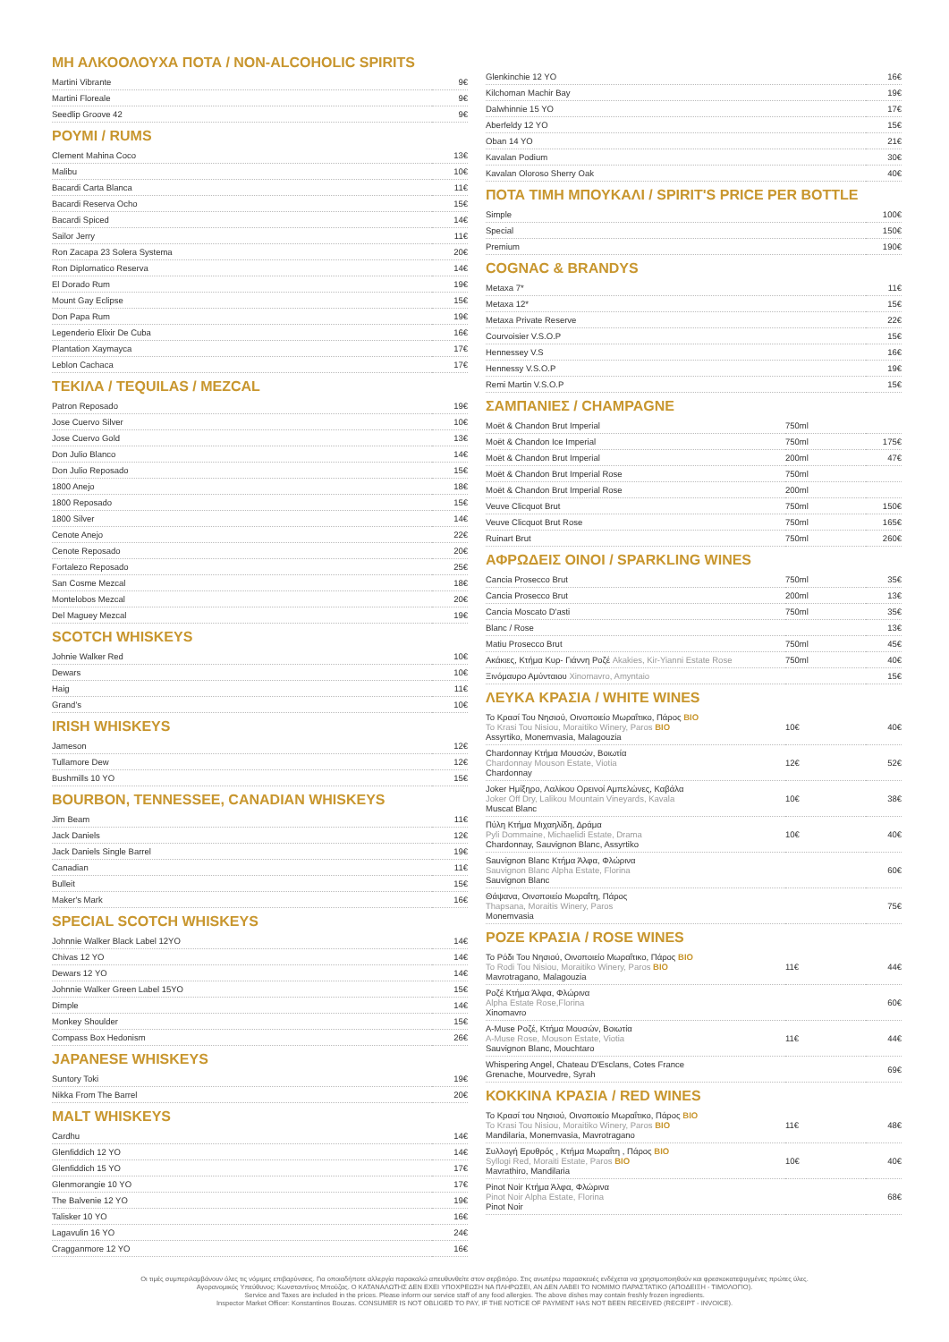ΜΗ ΑΛΚΟΟΛΟΥΧΑ ΠΟΤΑ / NON-ALCOHOLIC SPIRITS
| Martini Vibrante | 9€ |
| Martini Floreale | 9€ |
| Seedlip Groove 42 | 9€ |
ΡΟΥΜΙ / RUMS
| Clement Mahina Coco | 13€ |
| Malibu | 10€ |
| Bacardi Carta Blanca | 11€ |
| Bacardi Reserva Ocho | 15€ |
| Bacardi Spiced | 14€ |
| Sailor Jerry | 11€ |
| Ron Zacapa 23 Solera Systema | 20€ |
| Ron Diplomatico Reserva | 14€ |
| El Dorado Rum | 19€ |
| Mount Gay Eclipse | 15€ |
| Don Papa Rum | 19€ |
| Legenderio Elixir De Cuba | 16€ |
| Plantation Xaymayca | 17€ |
| Leblon Cachaca | 17€ |
ΤΕΚΙΛΑ / TEQUILAS / MEZCAL
| Patron Reposado | 19€ |
| Jose Cuervo Silver | 10€ |
| Jose Cuervo Gold | 13€ |
| Don Julio Blanco | 14€ |
| Don Julio Reposado | 15€ |
| 1800 Anejo | 18€ |
| 1800 Reposado | 15€ |
| 1800 Silver | 14€ |
| Cenote Anejo | 22€ |
| Cenote Reposado | 20€ |
| Fortalezo Reposado | 25€ |
| San Cosme Mezcal | 18€ |
| Montelobos Mezcal | 20€ |
| Del Maguey Mezcal | 19€ |
SCOTCH WHISKEYS
| Johnie Walker Red | 10€ |
| Dewars | 10€ |
| Haig | 11€ |
| Grand's | 10€ |
IRISH WHISKEYS
| Jameson | 12€ |
| Tullamore Dew | 12€ |
| Bushmills 10 YO | 15€ |
BOURBON, TENNESSEE, CANADIAN WHISKEYS
| Jim Beam | 11€ |
| Jack Daniels | 12€ |
| Jack Daniels Single Barrel | 19€ |
| Canadian | 11€ |
| Bulleit | 15€ |
| Maker's Mark | 16€ |
SPECIAL SCOTCH WHISKEYS
| Johnnie Walker Black Label 12YO | 14€ |
| Chivas 12 YO | 14€ |
| Dewars 12 YO | 14€ |
| Johnnie Walker Green Label 15YO | 15€ |
| Dimple | 14€ |
| Monkey Shoulder | 15€ |
| Compass Box Hedonism | 26€ |
JAPANESE WHISKEYS
| Suntory Toki | 19€ |
| Nikka From The Barrel | 20€ |
MALT WHISKEYS
| Cardhu | 14€ |
| Glenfiddich 12 YO | 14€ |
| Glenfiddich 15 YO | 17€ |
| Glenmorangie 10 YO | 17€ |
| The Balvenie 12 YO | 19€ |
| Talisker 10 YO | 16€ |
| Lagavulin 16 YO | 24€ |
| Cragganmore 12 YO | 16€ |
| Glenkinchie 12 YO | 16€ |
| Kilchoman Machir Bay | 19€ |
| Dalwhinnie 15 YO | 17€ |
| Aberfeldy 12 YO | 15€ |
| Oban 14 YO | 21€ |
| Kavalan Podium | 30€ |
| Kavalan Oloroso Sherry Oak | 40€ |
ΠΟΤΑ ΤΙΜΗ ΜΠΟΥΚΑΛΙ / SPIRIT'S PRICE PER BOTTLE
| Simple | 100€ |
| Special | 150€ |
| Premium | 190€ |
COGNAC & BRANDYS
| Metaxa 7* | 11€ |
| Metaxa 12* | 15€ |
| Metaxa Private Reserve | 22€ |
| Courvoisier V.S.O.P | 15€ |
| Hennessey V.S | 16€ |
| Hennessy V.S.O.P | 19€ |
| Remi Martin V.S.O.P | 15€ |
ΣΑΜΠΑΝΙΕΣ / CHAMPAGNE
| Moët & Chandon Brut Imperial | 750ml | |
| Moët & Chandon Ice Imperial | 750ml | 175€ |
| Moët & Chandon Brut Imperial | 200ml | 47€ |
| Moët & Chandon Brut Imperial Rose | 750ml | |
| Moët & Chandon Brut Imperial Rose | 200ml | |
| Veuve Clicquot Brut | 750ml | 150€ |
| Veuve Clicquot Brut Rose | 750ml | 165€ |
| Ruinart Brut | 750ml | 260€ |
ΑΦΡΩΔΕΙΣ ΟΙΝΟΙ / SPARKLING WINES
| Cancia Prosecco Brut | 750ml | 35€ |
| Cancia Prosecco Brut | 200ml | 13€ |
| Cancia Moscato D'asti | 750ml | 35€ |
| Blanc / Rose | | 13€ |
| Matiu Prosecco Brut | 750ml | 45€ |
| Ακάκιες, Κτήμα Κυρ- Γιάννη Ροζέ Akakies, Kir-Yianni Estate Rose | 750ml | 40€ |
| Ξινόμαυρο Αμύνταιου Xinomavro, Amyntaio | | 15€ |
ΛΕΥΚΑ ΚΡΑΣΙΑ / WHITE WINES
| Το Κρασί Του Νησιού, Οινοποιείο Μωραΐτικο, Πάρος BIO To Krasi Tou Nisiou, Moraitiko Winery, Paros BIO Assyrtiko, Monemvasia, Malagouzia | 10€ | 40€ |
| Chardonnay Κτήμα Μουσών, Βοιωτία Chardonnay Mouson Estate, Viotia Chardonnay | 12€ | 52€ |
| Joker Ημίξηρο, Λαλίκου Ορεινοί Αμπελώνες, Καβάλα Joker Off Dry, Lalikou Mountain Vineyards, Kavala Muscat Blanc | 10€ | 38€ |
| Πύλη Κτήμα Μιχαηλίδη, Δράμα Pyli Dommaine, Michaelidi Estate, Drama Chardonnay, Sauvignon Blanc, Assyrtiko | 10€ | 40€ |
| Sauvignon Blanc Κτήμα Άλφα, Φλώρινα Sauvignon Blanc Alpha Estate, Florina Sauvignon Blanc | | 60€ |
| Θάψανα, Οινοποιείο Μωραΐτη, Πάρος Thapsana, Moraitis Winery, Paros Monemvasia | | 75€ |
ΡΟΖΕ ΚΡΑΣΙΑ / ROSE WINES
| Το Ρόδι Του Νησιού, Οινοποιείο Μωραΐτικο, Πάρος BIO To Rodi Tou Nisiou, Moraitiko Winery, Paros BIO Mavrotragano, Malagouzia | 11€ | 44€ |
| Ροζέ Κτήμα Άλφα, Φλώρινα Alpha Estate Rose,Florina Xinomavro | | 60€ |
| A-Muse Ροζέ, Κτήμα Μουσών, Βοιωτία A-Muse Rose, Mouson Estate, Viotia Sauvignon Blanc, Mouchtaro | 11€ | 44€ |
| Whispering Angel, Chateau D'Esclans, Cotes France Grenache, Mourvedre, Syrah | | 69€ |
ΚΟΚΚΙΝΑ ΚΡΑΣΙΑ / RED WINES
| Το Κρασί του Νησιού, Οινοποιείο Μωραΐτικο, Πάρος BIO To Krasi Tou Nisiou, Moraitiko Winery, Paros BIO Mandilaria, Monemvasia, Mavrotragano | 11€ | 48€ |
| Συλλογή Ερυθρός , Κτήμα Μωραΐτη , Πάρος BIO Syllogi Red, Moraiti Estate, Paros BIO Mavrathiro, Mandilaria | 10€ | 40€ |
| Pinot Noir Κτήμα Άλφα, Φλώρινα Pinot Noir Alpha Estate, Florina Pinot Noir | | 68€ |
Οι τιμές συμπεριλαμβάνουν όλες τις νόμιμες επιβαρύνσεις. Για οποιαδήποτε αλλεργία παρακαλώ απευθυνθείτε στον σερβιτόρο. Στις ανωτέρω παρασκευές ενδέχεται να χρησιμοποιηθούν και φρεσκοκατεψυγμένες πρώτες ύλες.
Αγορανομικός Υπεύθυνος: Κωνσταντίνος Μπούζας. Ο ΚΑΤΑΝΑΛΩΤΗΣ ΔΕΝ ΕΧΕΙ ΥΠΟΧΡΕΩΣΗ ΝΑ ΠΛΗΡΩΣΕΙ, ΑΝ ΔΕΝ ΛΑΒΕΙ ΤΟ ΝΟΜΙΜΟ ΠΑΡΑΣΤΑΤΙΚΟ (ΑΠΟΔΕΙΞΗ - ΤΙΜΟΛΟΓΙΟ).
Service and Taxes are included in the prices. Please inform our service staff of any food allergies. The above dishes may contain freshly frozen ingredients.
Inspector Market Officer: Konstantinos Bouzas. CONSUMER IS NOT OBLIGED TO PAY, IF THE NOTICE OF PAYMENT HAS NOT BEEN RECEIVED (RECEIPT - INVOICE).